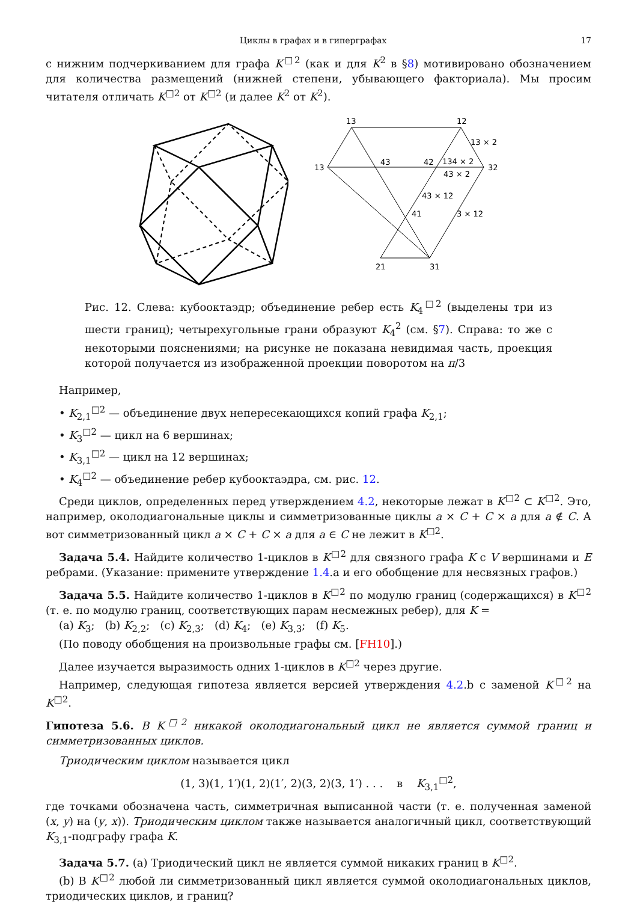Циклы в графах и в гиперграфах 17
с нижним подчеркиванием для графа K<sup>□2</sup> (как и для K<sup>2</sup> в §8) мотивировано обозначением для количества размещений (нижней степени, убывающего факториала). Мы просим читателя отличать K<sup>□2</sup> от K<sup>□2</sup> (и далее K<sup>2</sup> от K<sup>2</sup>).
13
12
13
43
42
32
41
21
31
13 × 2
134 × 2
43 × 2
43 × 12
3 × 12
Рис. 12. Слева: кубооктаэдр; объединение ребер есть K<sub>4</sub><sup>□2</sup> (выделены три из шести границ); четырехугольные грани образуют K<sub>4</sub><sup>2</sup> (см. §7). Справа: то же с некоторыми пояснениями; на рисунке не показана невидимая часть, проекция которой получается из изображенной проекции поворотом на π/3
Например,
• K<sub>2,1</sub><sup>□2</sup> — объединение двух непересекающихся копий графа K<sub>2,1</sub>;
• K<sub>3</sub><sup>□2</sup> — цикл на 6 вершинах;
• K<sub>3,1</sub><sup>□2</sup> — цикл на 12 вершинах;
• K<sub>4</sub><sup>□2</sup> — объединение ребер кубооктаэдра, см. рис. 12.
Среди циклов, определенных перед утверждением 4.2, некоторые лежат в K<sup>□2</sup> ⊂ K<sup>□2</sup>. Это, например, околодиагональные циклы и симметризованные циклы a × C + C × a для a ∉ C. А вот симметризованный цикл a × C + C × a для a ∈ C не лежит в K<sup>□2</sup>.
Задача 5.4. Найдите количество 1-циклов в K<sup>□2</sup> для связного графа K с V вершинами и E ребрами. (Указание: примените утверждение 1.4.a и его обобщение для несвязных графов.)
Задача 5.5. Найдите количество 1-циклов в K<sup>□2</sup> по модулю границ (содержащихся) в K<sup>□2</sup> (т. е. по модулю границ, соответствующих парам несмежных ребер), для K =
(a) K<sub>3</sub>; (b) K<sub>2,2</sub>; (c) K<sub>2,3</sub>; (d) K<sub>4</sub>; (e) K<sub>3,3</sub>; (f) K<sub>5</sub>.
(По поводу обобщения на произвольные графы см. [FH10].)
Далее изучается выразимость одних 1-циклов в K<sup>□2</sup> через другие.
Например, следующая гипотеза является версией утверждения 4.2.b с заменой K<sup>□2</sup> на K<sup>□2</sup>.
Гипотеза 5.6. В K<sup>□2</sup> никакой околодиагональный цикл не является суммой границ и симметризованных циклов.
Триодическим циклом называется цикл
(1, 3)(1, 1′)(1, 2)(1′, 2)(3, 2)(3, 1′) . . . в K<sub>3,1</sub><sup>□2</sup>,
где точками обозначена часть, симметричная выписанной части (т. е. полученная заменой (x, y) на (y, x)). Триодическим циклом также называется аналогичный цикл, соответствующий K<sub>3,1</sub>-подграфу графа K.
Задача 5.7. (a) Триодический цикл не является суммой никаких границ в K<sup>□2</sup>.
(b) В K<sup>□2</sup> любой ли симметризованный цикл является суммой околодиагональных циклов, триодических циклов, и границ?